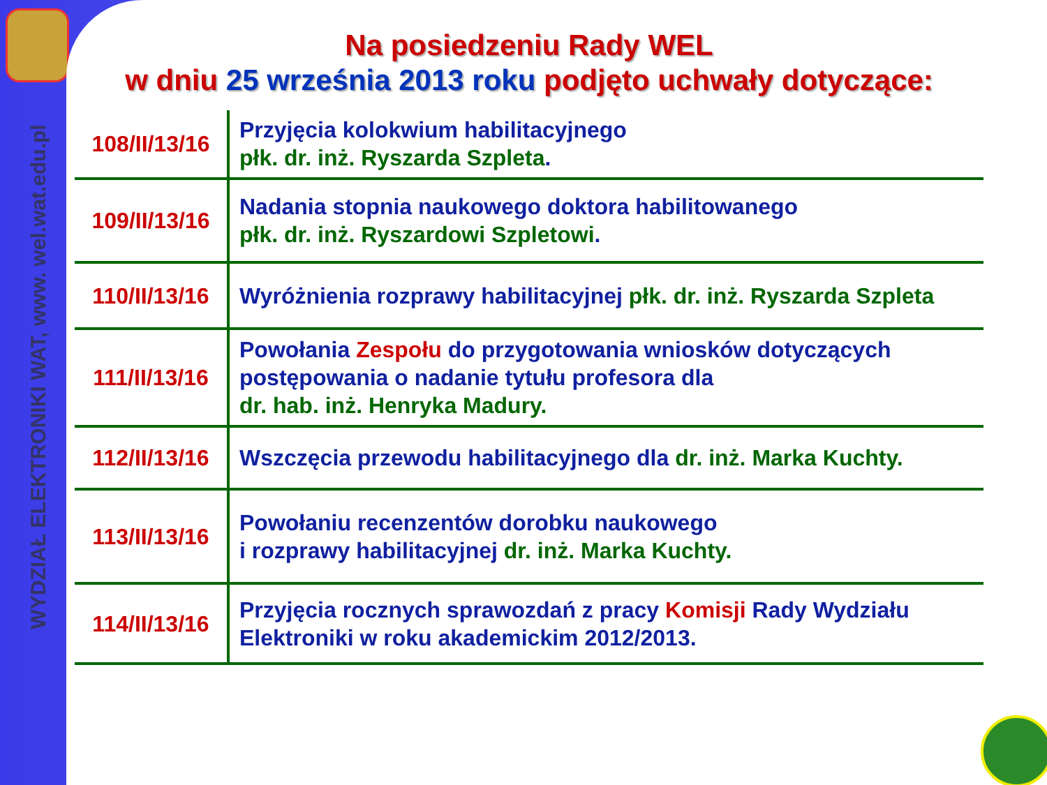WYDZIAŁ ELEKTRONIKI WAT, www. wel.wat.edu.pl
Na posiedzeniu Rady WEL
w dniu 25 września 2013 roku podjęto uchwały dotyczące:
| 108/II/13/16 | Przyjęcia kolokwium habilitacyjnego płk. dr. inż. Ryszarda Szpleta . |
| 109/II/13/16 | Nadania stopnia naukowego doktora habilitowanego płk. dr. inż. Ryszardowi Szpletowi . |
| 110/II/13/16 | Wyróżnienia rozprawy habilitacyjnej płk. dr. inż. Ryszarda Szpleta |
| 111/II/13/16 | Powołania Zespołu do przygotowania wniosków dotyczących postępowania o nadanie tytułu profesora dla dr. hab. inż. Henryka Madury. |
| 112/II/13/16 | Wszczęcia przewodu habilitacyjnego dla dr. inż. Marka Kuchty. |
| 113/II/13/16 | Powołaniu recenzentów dorobku naukowego i rozprawy habilitacyjnej dr. inż. Marka Kuchty. |
| 114/II/13/16 | Przyjęcia rocznych sprawozdań z pracy Komisji Rady Wydziału Elektroniki w roku akademickim 2012/2013. |